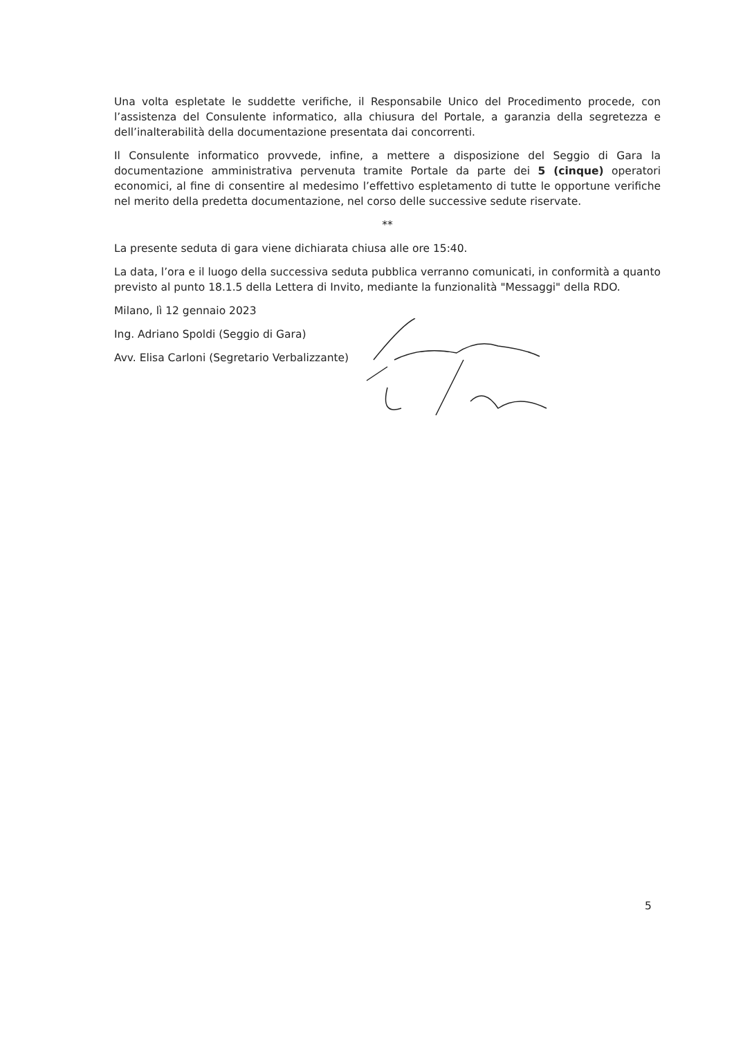Una volta espletate le suddette verifiche, il Responsabile Unico del Procedimento procede, con l’assistenza del Consulente informatico, alla chiusura del Portale, a garanzia della segretezza e dell’inalterabilità della documentazione presentata dai concorrenti.
Il Consulente informatico provvede, infine, a mettere a disposizione del Seggio di Gara la documentazione amministrativa pervenuta tramite Portale da parte dei 5 (cinque) operatori economici, al fine di consentire al medesimo l’effettivo espletamento di tutte le opportune verifiche nel merito della predetta documentazione, nel corso delle successive sedute riservate.
**
La presente seduta di gara viene dichiarata chiusa alle ore 15:40.
La data, l’ora e il luogo della successiva seduta pubblica verranno comunicati, in conformità a quanto previsto al punto 18.1.5 della Lettera di Invito, mediante la funzionalità "Messaggi" della RDO.
Milano, lì 12 gennaio 2023
Ing. Adriano Spoldi (Seggio di Gara)
Avv. Elisa Carloni (Segretario Verbalizzante)
5